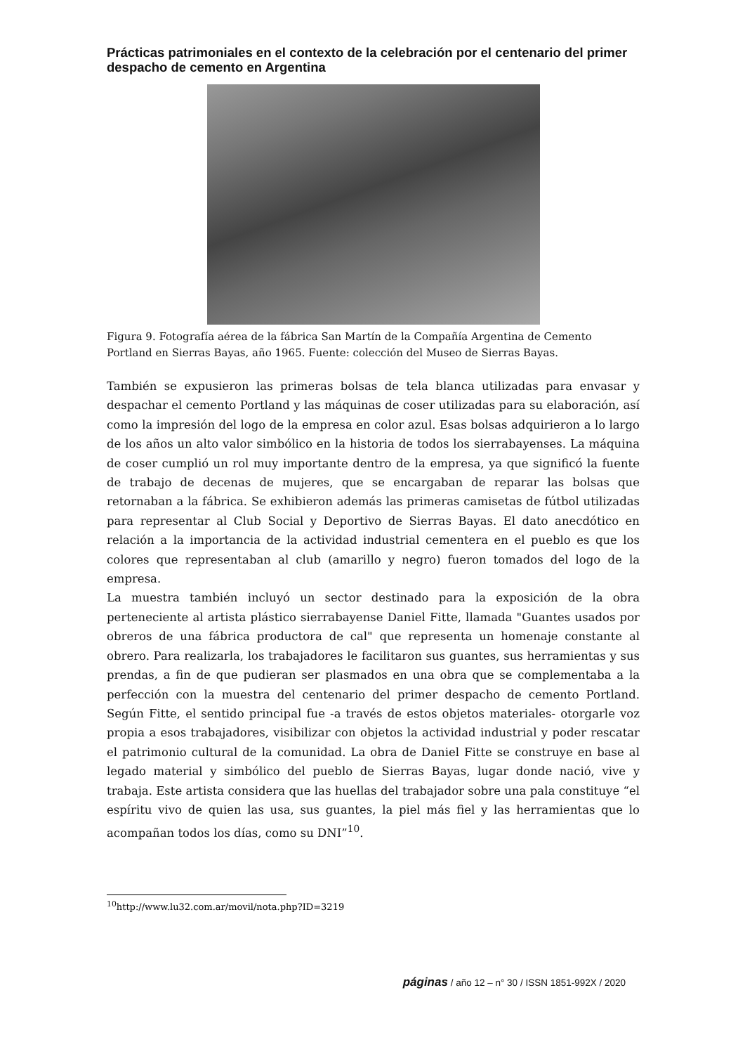Prácticas patrimoniales en el contexto de la celebración por el centenario del primer despacho de cemento en Argentina
Figura 9. Fotografía aérea de la fábrica San Martín de la Compañía Argentina de Cemento Portland en Sierras Bayas, año 1965. Fuente: colección del Museo de Sierras Bayas.
También se expusieron las primeras bolsas de tela blanca utilizadas para envasar y despachar el cemento Portland y las máquinas de coser utilizadas para su elaboración, así como la impresión del logo de la empresa en color azul. Esas bolsas adquirieron a lo largo de los años un alto valor simbólico en la historia de todos los sierrabayenses. La máquina de coser cumplió un rol muy importante dentro de la empresa, ya que significó la fuente de trabajo de decenas de mujeres, que se encargaban de reparar las bolsas que retornaban a la fábrica. Se exhibieron además las primeras camisetas de fútbol utilizadas para representar al Club Social y Deportivo de Sierras Bayas. El dato anecdótico en relación a la importancia de la actividad industrial cementera en el pueblo es que los colores que representaban al club (amarillo y negro) fueron tomados del logo de la empresa.
La muestra también incluyó un sector destinado para la exposición de la obra perteneciente al artista plástico sierrabayense Daniel Fitte, llamada "Guantes usados por obreros de una fábrica productora de cal" que representa un homenaje constante al obrero. Para realizarla, los trabajadores le facilitaron sus guantes, sus herramientas y sus prendas, a fin de que pudieran ser plasmados en una obra que se complementaba a la perfección con la muestra del centenario del primer despacho de cemento Portland. Según Fitte, el sentido principal fue -a través de estos objetos materiales- otorgarle voz propia a esos trabajadores, visibilizar con objetos la actividad industrial y poder rescatar el patrimonio cultural de la comunidad. La obra de Daniel Fitte se construye en base al legado material y simbólico del pueblo de Sierras Bayas, lugar donde nació, vive y trabaja. Este artista considera que las huellas del trabajador sobre una pala constituye “el espíritu vivo de quien las usa, sus guantes, la piel más fiel y las herramientas que lo acompañan todos los días, como su DNI”<sup>10</sup>.
<sup>10</sup> http://www.lu32.com.ar/movil/nota.php?ID=3219
páginas / año 12 – n° 30 / ISSN 1851-992X / 2020